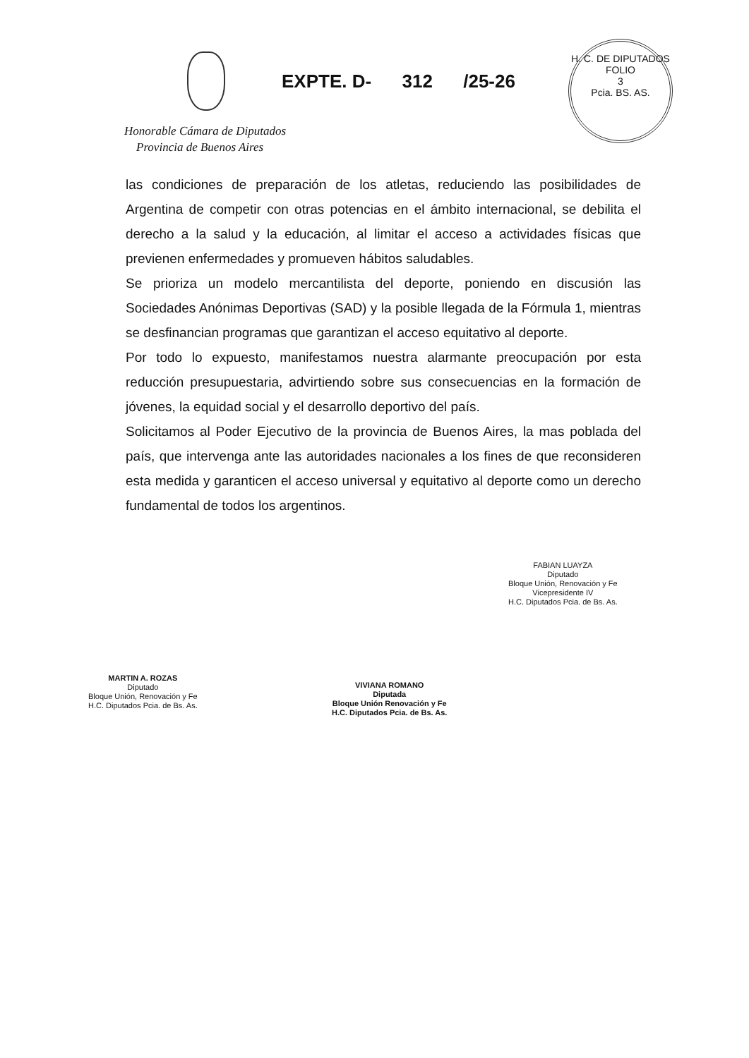EXPTE. D- 312 /25-26
H. C. DE DIPUTADOS
FOLIO
3
Pcia. BS. AS.
Honorable Cámara de Diputados
Provincia de Buenos Aires
las condiciones de preparación de los atletas, reduciendo las posibilidades de Argentina de competir con otras potencias en el ámbito internacional, se debilita el derecho a la salud y la educación, al limitar el acceso a actividades físicas que previenen enfermedades y promueven hábitos saludables.
Se prioriza un modelo mercantilista del deporte, poniendo en discusión las Sociedades Anónimas Deportivas (SAD) y la posible llegada de la Fórmula 1, mientras se desfinancian programas que garantizan el acceso equitativo al deporte.
Por todo lo expuesto, manifestamos nuestra alarmante preocupación por esta reducción presupuestaria, advirtiendo sobre sus consecuencias en la formación de jóvenes, la equidad social y el desarrollo deportivo del país.
Solicitamos al Poder Ejecutivo de la provincia de Buenos Aires, la mas poblada del país, que intervenga ante las autoridades nacionales a los fines de que reconsideren esta medida y garanticen el acceso universal y equitativo al deporte como un derecho fundamental de todos los argentinos.
FABIAN LUAYZA
Diputado
Bloque Unión, Renovación y Fe
Vicepresidente IV
H.C. Diputados Pcia. de Bs. As.
MARTIN A. ROZAS
Diputado
Bloque Unión, Renovación y Fe
H.C. Diputados Pcia. de Bs. As.
VIVIANA ROMANO
Diputada
Bloque Unión Renovación y Fe
H.C. Diputados Pcia. de Bs. As.